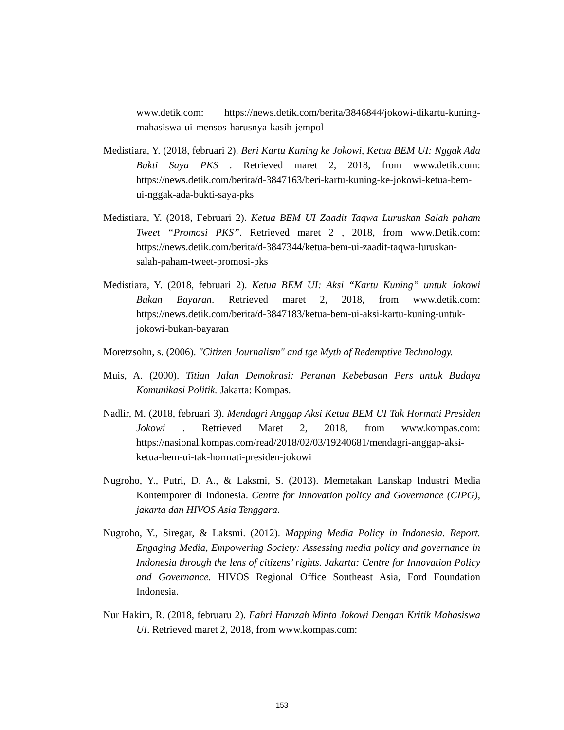www.detik.com: https://news.detik.com/berita/3846844/jokowi-dikartu-kuning-mahasiswa-ui-mensos-harusnya-kasih-jempol
Medistiara, Y. (2018, februari 2). Beri Kartu Kuning ke Jokowi, Ketua BEM UI: Nggak Ada Bukti Saya PKS . Retrieved maret 2, 2018, from www.detik.com: https://news.detik.com/berita/d-3847163/beri-kartu-kuning-ke-jokowi-ketua-bem-ui-nggak-ada-bukti-saya-pks
Medistiara, Y. (2018, Februari 2). Ketua BEM UI Zaadit Taqwa Luruskan Salah paham Tweet “Promosi PKS”. Retrieved maret 2 , 2018, from www.Detik.com: https://news.detik.com/berita/d-3847344/ketua-bem-ui-zaadit-taqwa-luruskan-salah-paham-tweet-promosi-pks
Medistiara, Y. (2018, februari 2). Ketua BEM UI: Aksi “Kartu Kuning” untuk Jokowi Bukan Bayaran. Retrieved maret 2, 2018, from www.detik.com: https://news.detik.com/berita/d-3847183/ketua-bem-ui-aksi-kartu-kuning-untuk-jokowi-bukan-bayaran
Moretzsohn, s. (2006). "Citizen Journalism" and tge Myth of Redemptive Technology.
Muis, A. (2000). Titian Jalan Demokrasi: Peranan Kebebasan Pers untuk Budaya Komunikasi Politik. Jakarta: Kompas.
Nadlir, M. (2018, februari 3). Mendagri Anggap Aksi Ketua BEM UI Tak Hormati Presiden Jokowi . Retrieved Maret 2, 2018, from www.kompas.com: https://nasional.kompas.com/read/2018/02/03/19240681/mendagri-anggap-aksi-ketua-bem-ui-tak-hormati-presiden-jokowi
Nugroho, Y., Putri, D. A., & Laksmi, S. (2013). Memetakan Lanskap Industri Media Kontemporer di Indonesia. Centre for Innovation policy and Governance (CIPG), jakarta dan HIVOS Asia Tenggara.
Nugroho, Y., Siregar, & Laksmi. (2012). Mapping Media Policy in Indonesia. Report. Engaging Media, Empowering Society: Assessing media policy and governance in Indonesia through the lens of citizens’ rights. Jakarta: Centre for Innovation Policy and Governance. HIVOS Regional Office Southeast Asia, Ford Foundation Indonesia.
Nur Hakim, R. (2018, februaru 2). Fahri Hamzah Minta Jokowi Dengan Kritik Mahasiswa UI. Retrieved maret 2, 2018, from www.kompas.com:
153